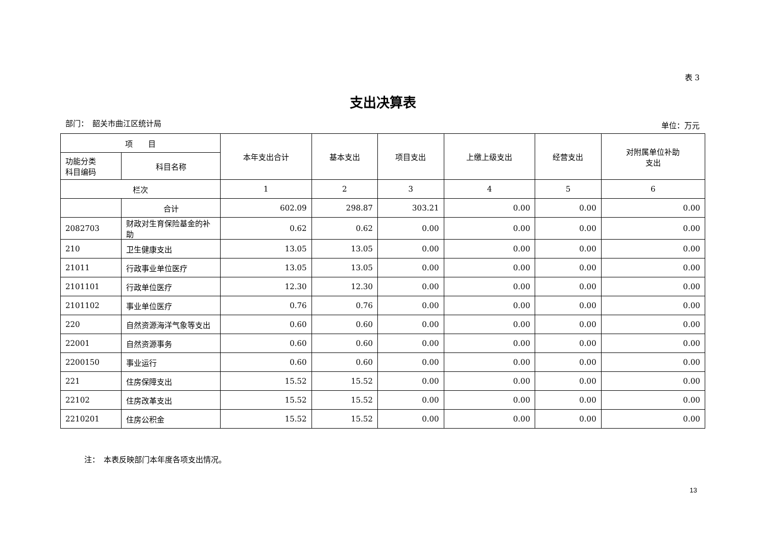表 3
支出决算表
部门：　韶关市曲江区统计局 单位：万元
| 项 目 | | 本年支出合计 | 基本支出 | 项目支出 | 上缴上级支出 | 经营支出 | 对附属单位补助 支出 |
| --- | --- | --- | --- | --- | --- | --- | --- |
| 功能分类 科目编码 | 科目名称 | | | | | | |
| 栏次 | | 1 | 2 | 3 | 4 | 5 | 6 |
| | 合计 | 602.09 | 298.87 | 303.21 | 0.00 | 0.00 | 0.00 |
| 2082703 | 财政对生育保险基金的补助 | 0.62 | 0.62 | 0.00 | 0.00 | 0.00 | 0.00 |
| 210 | 卫生健康支出 | 13.05 | 13.05 | 0.00 | 0.00 | 0.00 | 0.00 |
| 21011 | 行政事业单位医疗 | 13.05 | 13.05 | 0.00 | 0.00 | 0.00 | 0.00 |
| 2101101 | 行政单位医疗 | 12.30 | 12.30 | 0.00 | 0.00 | 0.00 | 0.00 |
| 2101102 | 事业单位医疗 | 0.76 | 0.76 | 0.00 | 0.00 | 0.00 | 0.00 |
| 220 | 自然资源海洋气象等支出 | 0.60 | 0.60 | 0.00 | 0.00 | 0.00 | 0.00 |
| 22001 | 自然资源事务 | 0.60 | 0.60 | 0.00 | 0.00 | 0.00 | 0.00 |
| 2200150 | 事业运行 | 0.60 | 0.60 | 0.00 | 0.00 | 0.00 | 0.00 |
| 221 | 住房保障支出 | 15.52 | 15.52 | 0.00 | 0.00 | 0.00 | 0.00 |
| 22102 | 住房改革支出 | 15.52 | 15.52 | 0.00 | 0.00 | 0.00 | 0.00 |
| 2210201 | 住房公积金 | 15.52 | 15.52 | 0.00 | 0.00 | 0.00 | 0.00 |
注：　本表反映部门本年度各项支出情况。
13